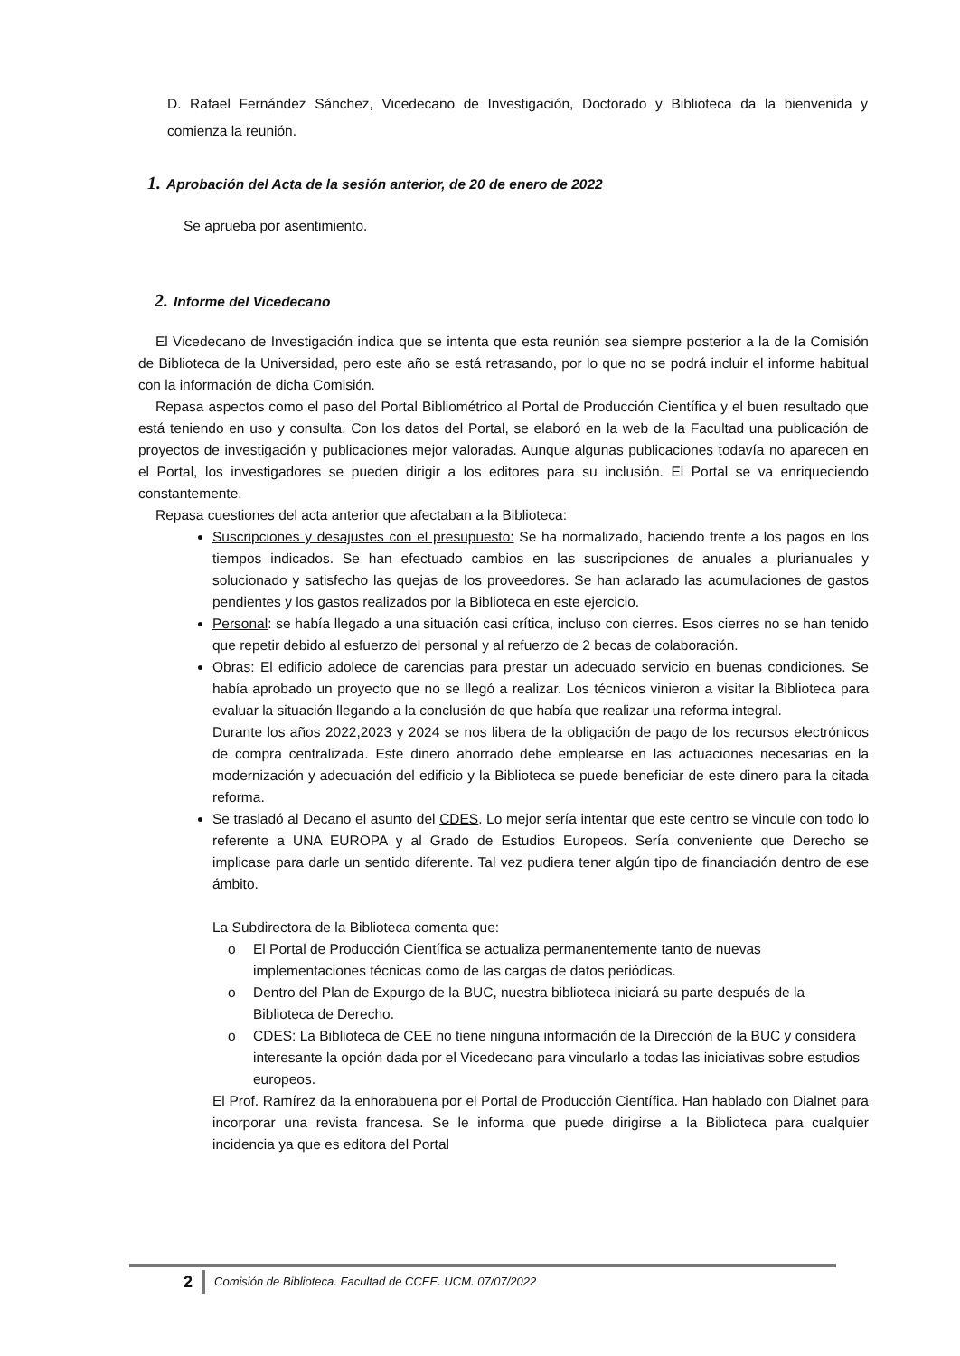D. Rafael Fernández Sánchez, Vicedecano de Investigación, Doctorado y Biblioteca da la bienvenida y comienza la reunión.
1. Aprobación del Acta de la sesión anterior, de 20 de enero de 2022
Se aprueba por asentimiento.
2. Informe del Vicedecano
El Vicedecano de Investigación indica que se intenta que esta reunión sea siempre posterior a la de la Comisión de Biblioteca de la Universidad, pero este año se está retrasando, por lo que no se podrá incluir el informe habitual con la información de dicha Comisión.
Repasa aspectos como el paso del Portal Bibliométrico al Portal de Producción Científica y el buen resultado que está teniendo en uso y consulta. Con los datos del Portal, se elaboró en la web de la Facultad una publicación de proyectos de investigación y publicaciones mejor valoradas. Aunque algunas publicaciones todavía no aparecen en el Portal, los investigadores se pueden dirigir a los editores para su inclusión. El Portal se va enriqueciendo constantemente.
Repasa cuestiones del acta anterior que afectaban a la Biblioteca:
Suscripciones y desajustes con el presupuesto: Se ha normalizado, haciendo frente a los pagos en los tiempos indicados. Se han efectuado cambios en las suscripciones de anuales a plurianuales y solucionado y satisfecho las quejas de los proveedores. Se han aclarado las acumulaciones de gastos pendientes y los gastos realizados por la Biblioteca en este ejercicio.
Personal: se había llegado a una situación casi crítica, incluso con cierres. Esos cierres no se han tenido que repetir debido al esfuerzo del personal y al refuerzo de 2 becas de colaboración.
Obras: El edificio adolece de carencias para prestar un adecuado servicio en buenas condiciones. Se había aprobado un proyecto que no se llegó a realizar. Los técnicos vinieron a visitar la Biblioteca para evaluar la situación llegando a la conclusión de que había que realizar una reforma integral.
Durante los años 2022,2023 y 2024 se nos libera de la obligación de pago de los recursos electrónicos de compra centralizada. Este dinero ahorrado debe emplearse en las actuaciones necesarias en la modernización y adecuación del edificio y la Biblioteca se puede beneficiar de este dinero para la citada reforma.
Se trasladó al Decano el asunto del CDES. Lo mejor sería intentar que este centro se vincule con todo lo referente a UNA EUROPA y al Grado de Estudios Europeos. Sería conveniente que Derecho se implicase para darle un sentido diferente. Tal vez pudiera tener algún tipo de financiación dentro de ese ámbito.
La Subdirectora de la Biblioteca comenta que:
o El Portal de Producción Científica se actualiza permanentemente tanto de nuevas implementaciones técnicas como de las cargas de datos periódicas.
o Dentro del Plan de Expurgo de la BUC, nuestra biblioteca iniciará su parte después de la Biblioteca de Derecho.
o CDES: La Biblioteca de CEE no tiene ninguna información de la Dirección de la BUC y considera interesante la opción dada por el Vicedecano para vincularlo a todas las iniciativas sobre estudios europeos.
El Prof. Ramírez da la enhorabuena por el Portal de Producción Científica. Han hablado con Dialnet para incorporar una revista francesa. Se le informa que puede dirigirse a la Biblioteca para cualquier incidencia ya que es editora del Portal
2
Comisión de Biblioteca. Facultad de CCEE. UCM. 07/07/2022